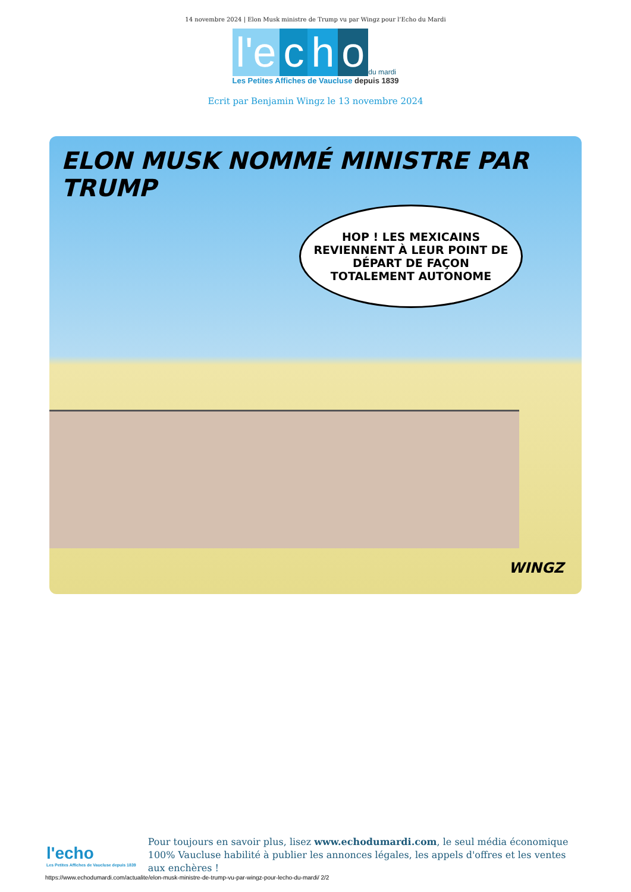14 novembre 2024 | Elon Musk ministre de Trump vu par Wingz pour l’Echo du Mardi
l'e c h o du mardi
Les Petites Affiches de Vaucluse depuis 1839
Ecrit par Benjamin Wingz le 13 novembre 2024
ELON MUSK NOMMÉ MINISTRE PAR TRUMP
HOP ! LES MEXICAINS REVIENNENT À LEUR POINT DE DÉPART DE FAÇON TOTALEMENT AUTONOME
WINGZ
l'echo
Les Petites Affiches de Vaucluse depuis 1839
Pour toujours en savoir plus, lisez www.echodumardi.com, le seul média économique 100% Vaucluse habilité à publier les annonces légales, les appels d'offres et les ventes aux enchères !
https://www.echodumardi.com/actualite/elon-musk-ministre-de-trump-vu-par-wingz-pour-lecho-du-mardi/ 2/2